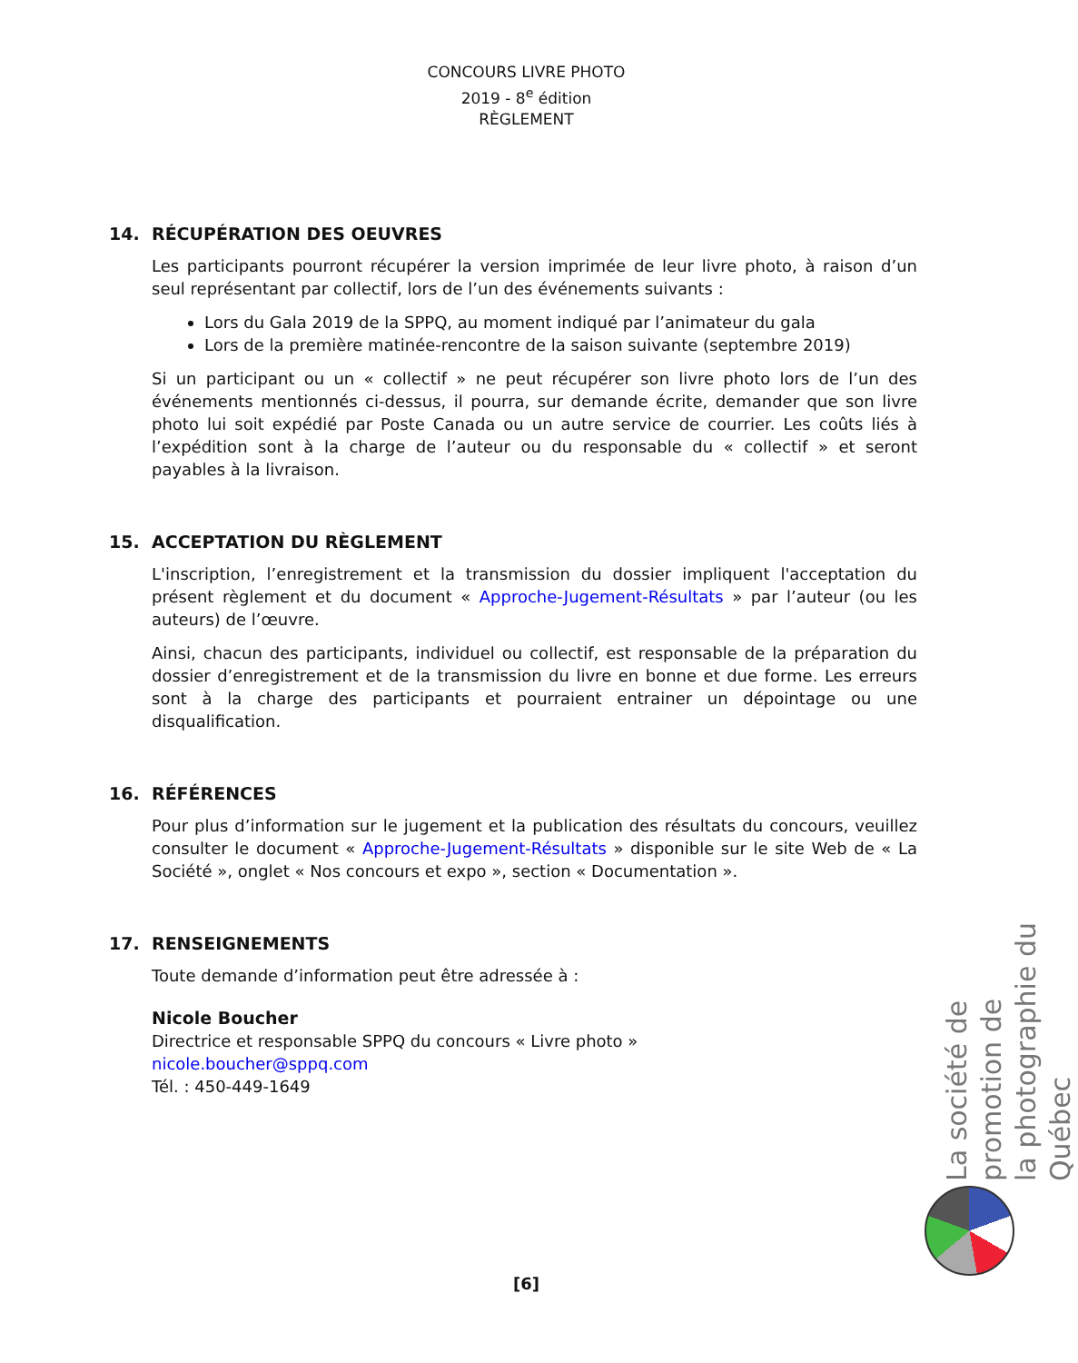CONCOURS LIVRE PHOTO
2019 - 8<sup>e</sup> édition
RÈGLEMENT
14. RÉCUPÉRATION DES OEUVRES
Les participants pourront récupérer la version imprimée de leur livre photo, à raison d’un seul représentant par collectif, lors de l’un des événements suivants :
Lors du Gala 2019 de la SPPQ, au moment indiqué par l’animateur du gala
Lors de la première matinée-rencontre de la saison suivante (septembre 2019)
Si un participant ou un « collectif » ne peut récupérer son livre photo lors de l’un des événements mentionnés ci-dessus, il pourra, sur demande écrite, demander que son livre photo lui soit expédié par Poste Canada ou un autre service de courrier. Les coûts liés à l’expédition sont à la charge de l’auteur ou du responsable du « collectif » et seront payables à la livraison.
15. ACCEPTATION DU RÈGLEMENT
L'inscription, l’enregistrement et la transmission du dossier impliquent l'acceptation du présent règlement et du document « Approche-Jugement-Résultats » par l’auteur (ou les auteurs) de l’œuvre.
Ainsi, chacun des participants, individuel ou collectif, est responsable de la préparation du dossier d’enregistrement et de la transmission du livre en bonne et due forme. Les erreurs sont à la charge des participants et pourraient entrainer un dépointage ou une disqualification.
16. RÉFÉRENCES
Pour plus d’information sur le jugement et la publication des résultats du concours, veuillez consulter le document « Approche-Jugement-Résultats » disponible sur le site Web de « La Société », onglet « Nos concours et expo », section « Documentation ».
17. RENSEIGNEMENTS
Toute demande d’information peut être adressée à :
Nicole Boucher
Directrice et responsable SPPQ du concours « Livre photo »
nicole.boucher@sppq.com
Tél. : 450-449-1649
La société de promotion de
la photographie du Québec
[6]